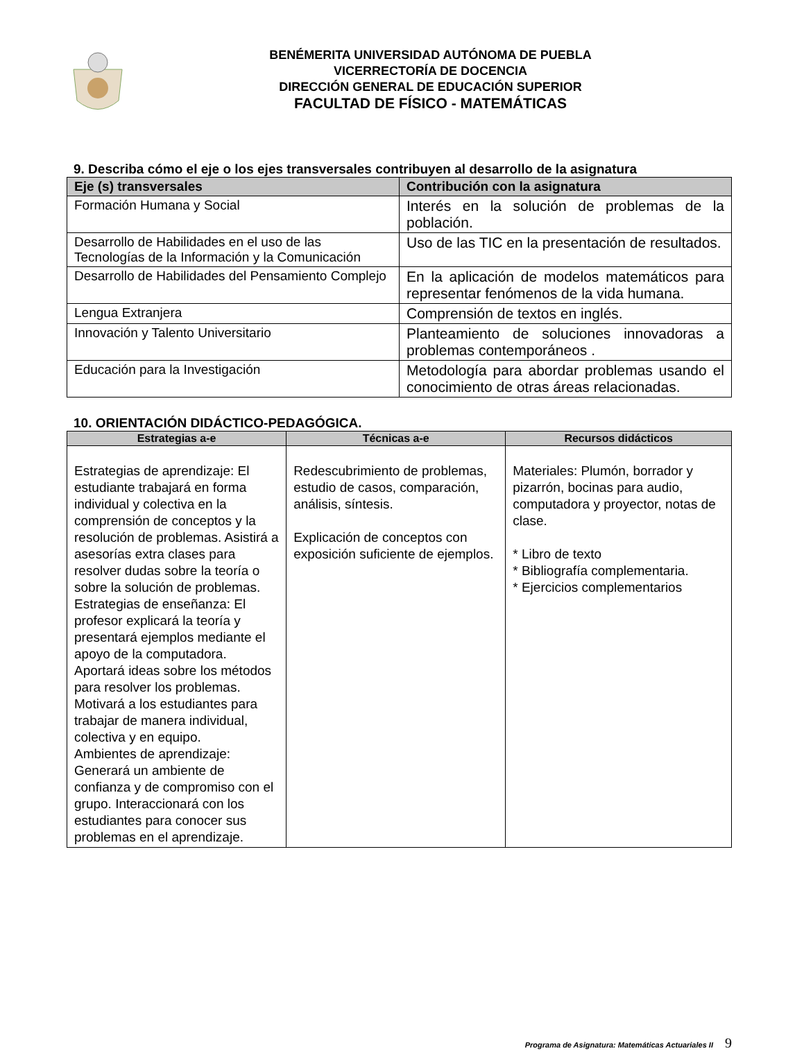BENÉMERITA UNIVERSIDAD AUTÓNOMA DE PUEBLA
VICERRECTORÍA DE DOCENCIA
DIRECCIÓN GENERAL DE EDUCACIÓN SUPERIOR
FACULTAD DE FÍSICO - MATEMÁTICAS
9. Describa cómo el eje o los ejes transversales contribuyen al desarrollo de la asignatura
| Eje (s) transversales | Contribución con la asignatura |
| --- | --- |
| Formación Humana y Social | Interés en la solución de problemas de la población. |
| Desarrollo de Habilidades en el uso de las Tecnologías de la Información y la Comunicación | Uso de las TIC en la presentación de resultados. |
| Desarrollo de Habilidades del Pensamiento Complejo | En la aplicación de modelos matemáticos para representar fenómenos de la vida humana. |
| Lengua Extranjera | Comprensión de textos en inglés. |
| Innovación y Talento Universitario | Planteamiento de soluciones innovadoras a problemas contemporáneos . |
| Educación para la Investigación | Metodología para abordar problemas usando el conocimiento de otras áreas relacionadas. |
10. ORIENTACIÓN DIDÁCTICO-PEDAGÓGICA.
| Estrategias a-e | Técnicas a-e | Recursos didácticos |
| --- | --- | --- |
| Estrategias de aprendizaje: El estudiante trabajará en forma individual y colectiva en la comprensión de conceptos y la resolución de problemas. Asistirá a asesorías extra clases para resolver dudas sobre la teoría o sobre la solución de problemas. Estrategias de enseñanza: El profesor explicará la teoría y presentará ejemplos mediante el apoyo de la computadora. Aportará ideas sobre los métodos para resolver los problemas. Motivará a los estudiantes para trabajar de manera individual, colectiva y en equipo. Ambientes de aprendizaje: Generará un ambiente de confianza y de compromiso con el grupo. Interaccionará con los estudiantes para conocer sus problemas en el aprendizaje. | Redescubrimiento de problemas, estudio de casos, comparación, análisis, síntesis. Explicación de conceptos con exposición suficiente de ejemplos. | Materiales: Plumón, borrador y pizarrón, bocinas para audio, computadora y proyector, notas de clase. * Libro de texto * Bibliografía complementaria. * Ejercicios complementarios |
Programa de Asignatura: Matemáticas Actuariales II 9